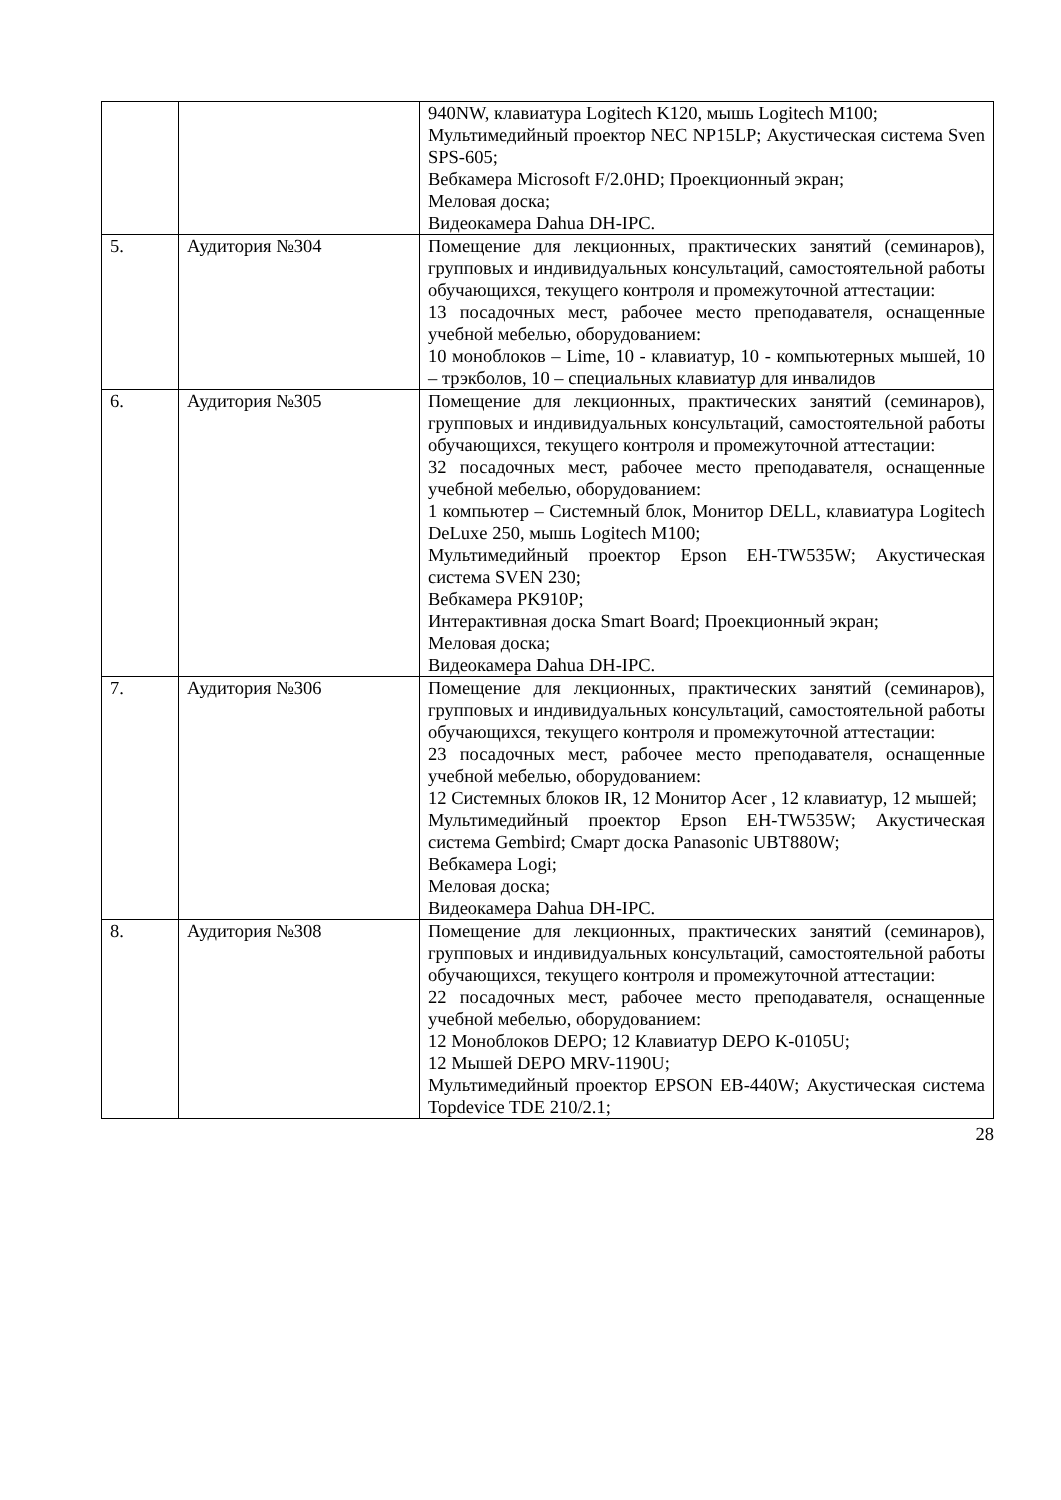| | | 940NW, клавиатура Logitech K120, мышь Logitech M100; Мультимедийный проектор NEC NP15LP; Акустическая система Sven SPS-605; Вебкамера Microsoft F/2.0HD; Проекционный экран; Меловая доска; Видеокамера Dahua DH-IPC. |
| 5. | Аудитория №304 | Помещение для лекционных, практических занятий (семинаров), групповых и индивидуальных консультаций, самостоятельной работы обучающихся, текущего контроля и промежуточной аттестации: 13 посадочных мест, рабочее место преподавателя, оснащенные учебной мебелью, оборудованием: 10 моноблоков – Lime, 10 - клавиатур, 10 - компьютерных мышей, 10 – трэкболов, 10 – специальных клавиатур для инвалидов |
| 6. | Аудитория №305 | Помещение для лекционных, практических занятий (семинаров), групповых и индивидуальных консультаций, самостоятельной работы обучающихся, текущего контроля и промежуточной аттестации: 32 посадочных мест, рабочее место преподавателя, оснащенные учебной мебелью, оборудованием: 1 компьютер – Системный блок, Монитор DELL, клавиатура Logitech DeLuxe 250, мышь Logitech M100; Мультимедийный проектор Epson EH-TW535W; Акустическая система SVEN 230; Вебкамера PK910P; Интерактивная доска Smart Board; Проекционный экран; Меловая доска; Видеокамера Dahua DH-IPC. |
| 7. | Аудитория №306 | Помещение для лекционных, практических занятий (семинаров), групповых и индивидуальных консультаций, самостоятельной работы обучающихся, текущего контроля и промежуточной аттестации: 23 посадочных мест, рабочее место преподавателя, оснащенные учебной мебелью, оборудованием: 12 Системных блоков IR, 12 Монитор Acer , 12 клавиатур, 12 мышей; Мультимедийный проектор Epson EH-TW535W; Акустическая система Gembird; Смарт доска Panasonic UBT880W; Вебкамера Logi; Меловая доска; Видеокамера Dahua DH-IPC. |
| 8. | Аудитория №308 | Помещение для лекционных, практических занятий (семинаров), групповых и индивидуальных консультаций, самостоятельной работы обучающихся, текущего контроля и промежуточной аттестации: 22 посадочных мест, рабочее место преподавателя, оснащенные учебной мебелью, оборудованием: 12 Моноблоков DEPO; 12 Клавиатур DEPO K-0105U; 12 Мышей DEPO MRV-1190U; Мультимедийный проектор EPSON EB-440W; Акустическая система Topdevice TDE 210/2.1; |
28